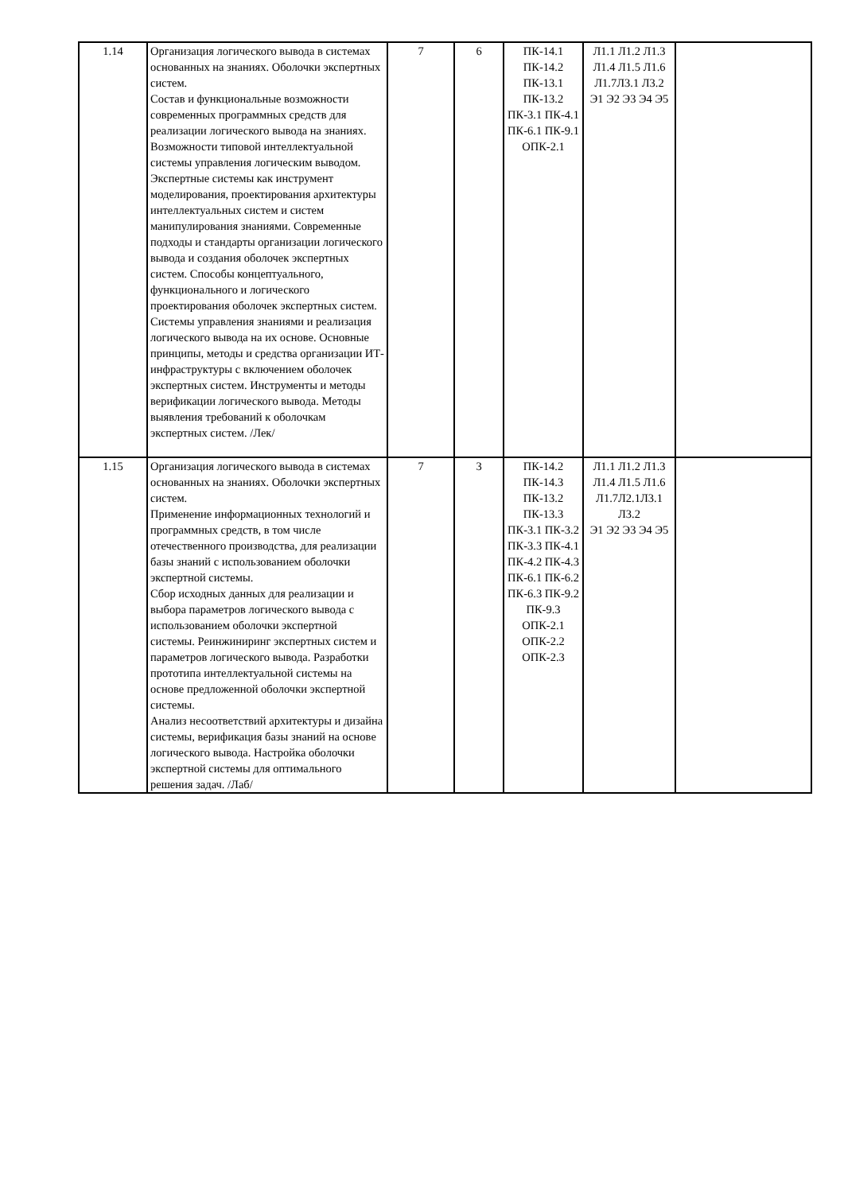| 1.14 | Организация логического вывода в системах основанных на знаниях. Оболочки экспертных систем. Состав и функциональные возможности современных программных средств для реализации логического вывода на знаниях. Возможности типовой интеллектуальной системы управления логическим выводом. Экспертные системы как инструмент моделирования, проектирования архитектуры интеллектуальных систем и систем манипулирования знаниями. Современные подходы и стандарты организации логического вывода и создания оболочек экспертных систем. Способы концептуального, функционального и логического проектирования оболочек экспертных систем. Системы управления знаниями и реализация логического вывода на их основе. Основные принципы, методы и средства организации ИТ-инфраструктуры с включением оболочек экспертных систем. Инструменты и методы верификации логического вывода. Методы выявления требований к оболочкам экспертных систем. /Лек/ | 7 | 6 | ПК-14.1 ПК-14.2 ПК-13.1 ПК-13.2 ПК-3.1 ПК-4.1 ПК-6.1 ПК-9.1 ОПК-2.1 | Л1.1 Л1.2 Л1.3 Л1.4 Л1.5 Л1.6 Л1.7Л3.1 Л3.2 Э1 Э2 Э3 Э4 Э5 | |
| 1.15 | Организация логического вывода в системах основанных на знаниях. Оболочки экспертных систем. Применение информационных технологий и программных средств, в том числе отечественного производства, для реализации базы знаний с использованием оболочки экспертной системы. Сбор исходных данных для реализации и выбора параметров логического вывода с использованием оболочки экспертной системы. Реинжиниринг экспертных систем и параметров логического вывода. Разработки прототипа интеллектуальной системы на основе предложенной оболочки экспертной системы. Анализ несоответствий архитектуры и дизайна системы, верификация базы знаний на основе логического вывода. Настройка оболочки экспертной системы для оптимального решения задач. /Лаб/ | 7 | 3 | ПК-14.2 ПК-14.3 ПК-13.2 ПК-13.3 ПК-3.1 ПК-3.2 ПК-3.3 ПК-4.1 ПК-4.2 ПК-4.3 ПК-6.1 ПК-6.2 ПК-6.3 ПК-9.2 ПК-9.3 ОПК-2.1 ОПК-2.2 ОПК-2.3 | Л1.1 Л1.2 Л1.3 Л1.4 Л1.5 Л1.6 Л1.7Л2.1Л3.1 Л3.2 Э1 Э2 Э3 Э4 Э5 | |